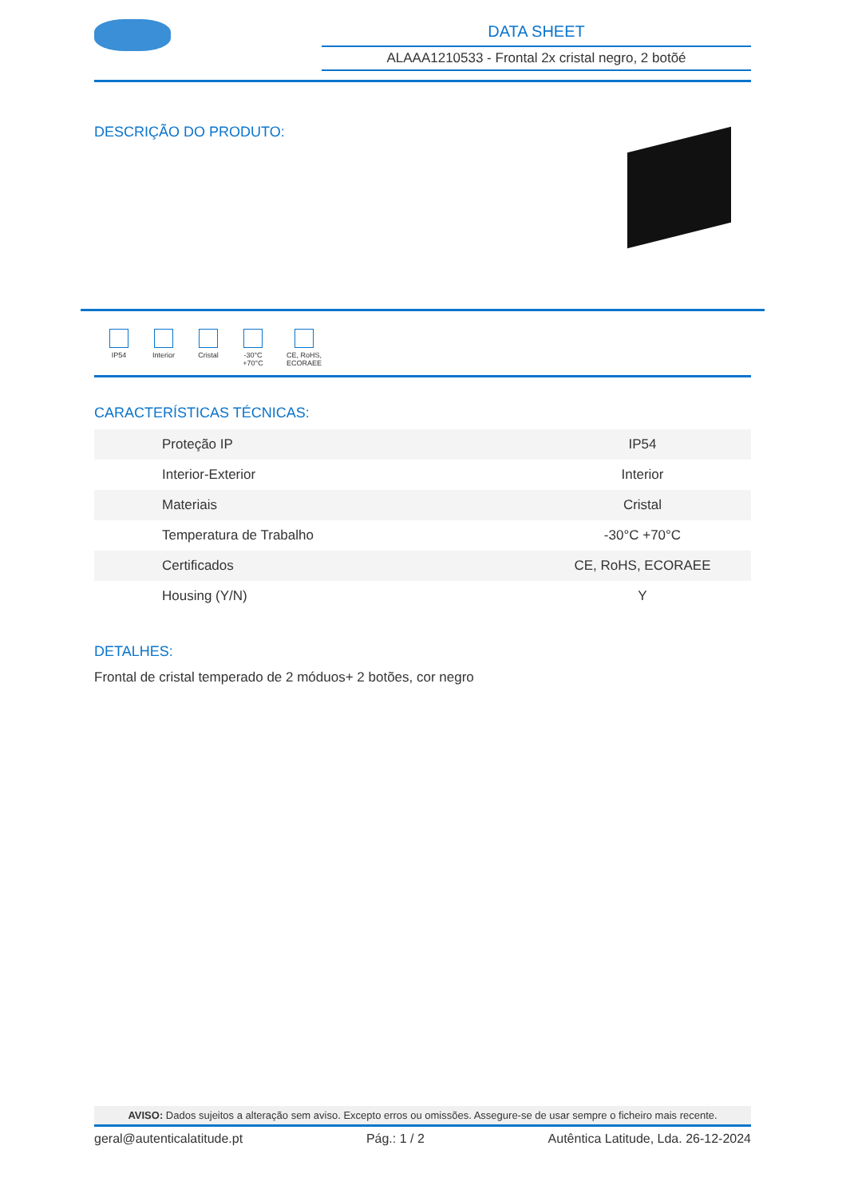DATA SHEET
ALAAA1210533 - Frontal 2x cristal negro, 2 botõé
DESCRIÇÃO DO PRODUTO:
IP54 Interior
Cristal
-30°C +70°C
CE, RoHS, ECORAEE
CARACTERÍSTICAS TÉCNICAS:
| Proteção IP | IP54 |
| Interior-Exterior | Interior |
| Materiais | Cristal |
| Temperatura de Trabalho | -30°C +70°C |
| Certificados | CE, RoHS, ECORAEE |
| Housing (Y/N) | Y |
DETALHES:
Frontal de cristal temperado de 2 móduos+ 2 botões, cor negro
AVISO: Dados sujeitos a alteração sem aviso. Excepto erros ou omissões. Assegure-se de usar sempre o ficheiro mais recente.
geral@autenticalatitude.pt Pág.: 1 / 2 Autêntica Latitude, Lda. 26-12-2024